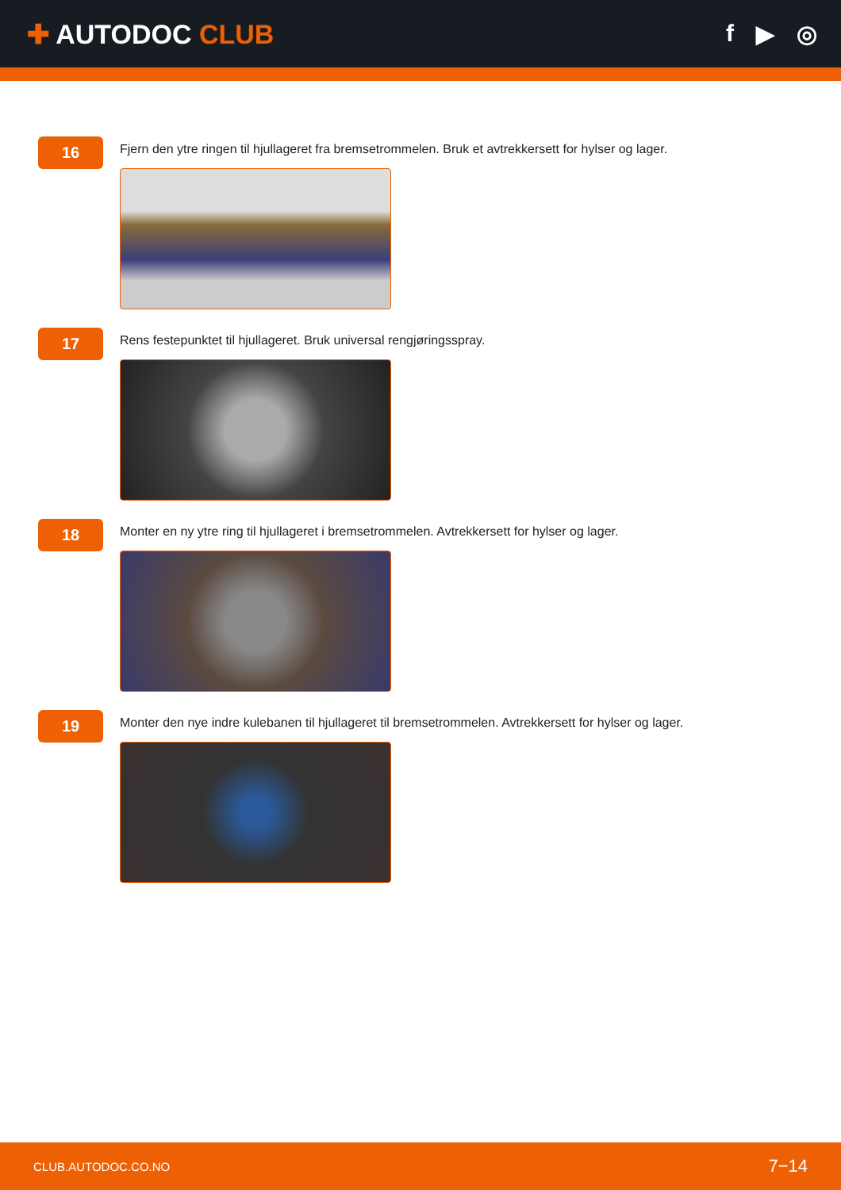✚ AUTODOC CLUB f ▶ ◎
16
Fjern den ytre ringen til hjullageret fra bremsetrommelen. Bruk et avtrekkersett for hylser og lager.
17
Rens festepunktet til hjullageret. Bruk universal rengjøringsspray.
18
Monter en ny ytre ring til hjullageret i bremsetrommelen. Avtrekkersett for hylser og lager.
19
Monter den nye indre kulebanen til hjullageret til bremsetrommelen. Avtrekkersett for hylser og lager.
CLUB.AUTODOC.CO.NO 7−14